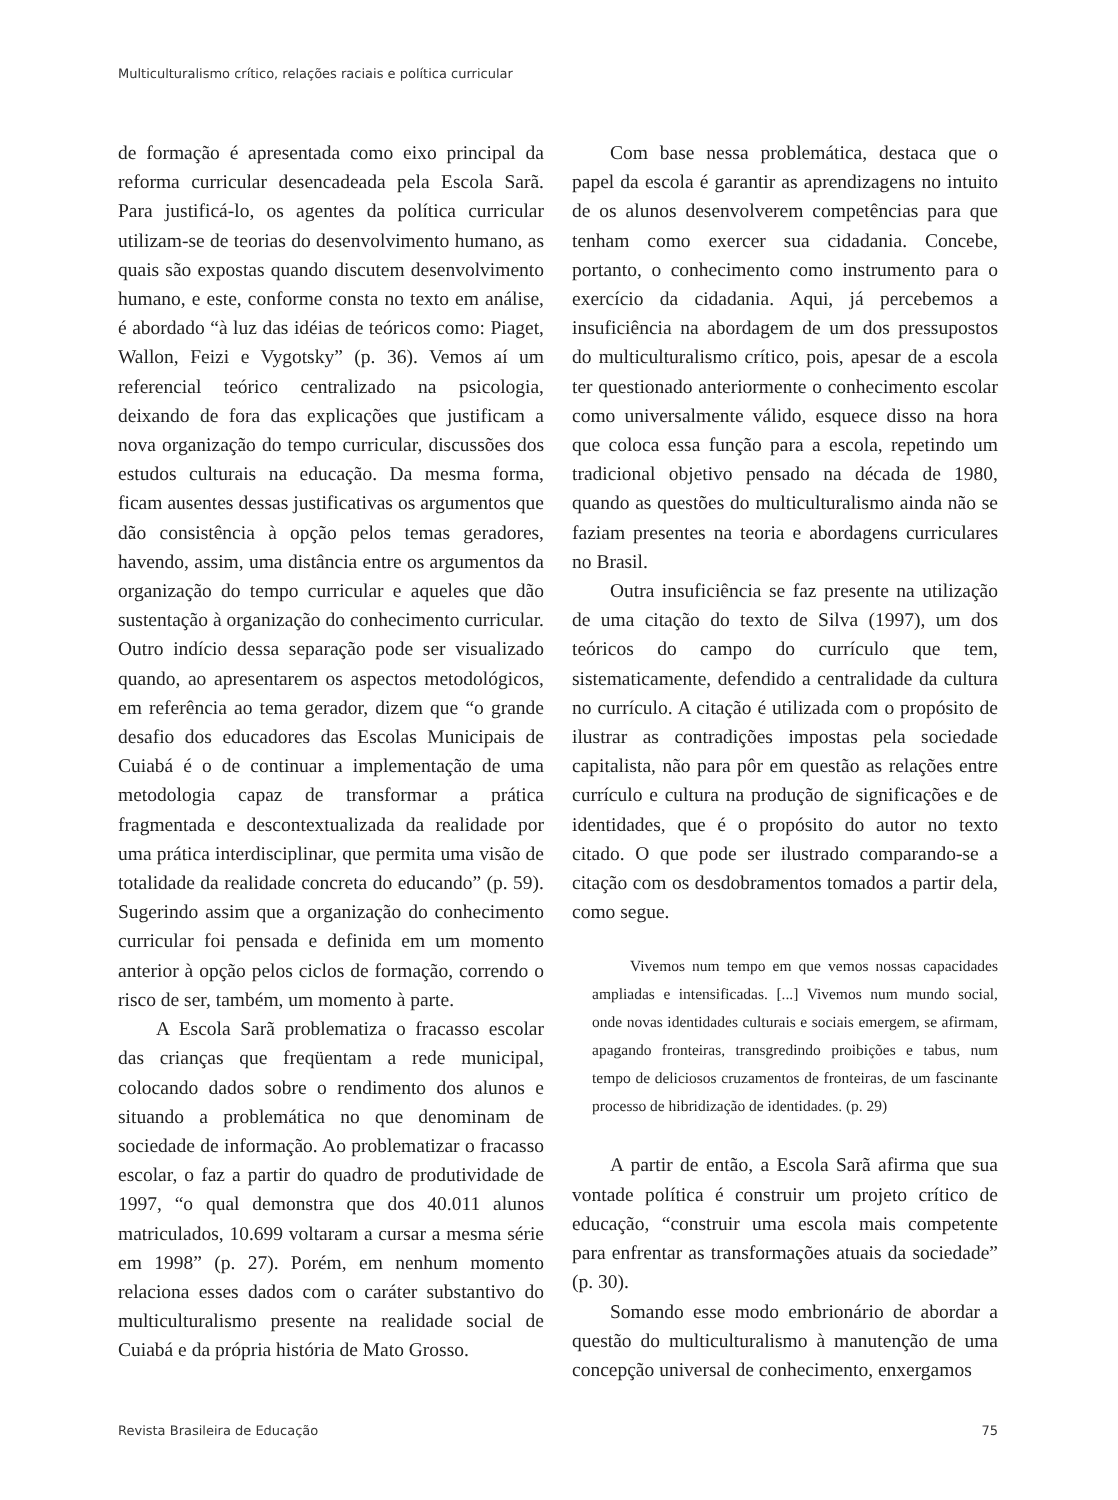Multiculturalismo crítico, relações raciais e política curricular
de formação é apresentada como eixo principal da reforma curricular desencadeada pela Escola Sarã. Para justificá-lo, os agentes da política curricular utilizam-se de teorias do desenvolvimento humano, as quais são expostas quando discutem desenvolvimento humano, e este, conforme consta no texto em análise, é abordado “à luz das idéias de teóricos como: Piaget, Wallon, Feizi e Vygotsky” (p. 36). Vemos aí um referencial teórico centralizado na psicologia, deixando de fora das explicações que justificam a nova organização do tempo curricular, discussões dos estudos culturais na educação. Da mesma forma, ficam ausentes dessas justificativas os argumentos que dão consistência à opção pelos temas geradores, havendo, assim, uma distância entre os argumentos da organização do tempo curricular e aqueles que dão sustentação à organização do conhecimento curricular. Outro indício dessa separação pode ser visualizado quando, ao apresentarem os aspectos metodológicos, em referência ao tema gerador, dizem que “o grande desafio dos educadores das Escolas Municipais de Cuiabá é o de continuar a implementação de uma metodologia capaz de transformar a prática fragmentada e descontextualizada da realidade por uma prática interdisciplinar, que permita uma visão de totalidade da realidade concreta do educando” (p. 59). Sugerindo assim que a organização do conhecimento curricular foi pensada e definida em um momento anterior à opção pelos ciclos de formação, correndo o risco de ser, também, um momento à parte.
A Escola Sarã problematiza o fracasso escolar das crianças que freqüentam a rede municipal, colocando dados sobre o rendimento dos alunos e situando a problemática no que denominam de sociedade de informação. Ao problematizar o fracasso escolar, o faz a partir do quadro de produtividade de 1997, “o qual demonstra que dos 40.011 alunos matriculados, 10.699 voltaram a cursar a mesma série em 1998” (p. 27). Porém, em nenhum momento relaciona esses dados com o caráter substantivo do multiculturalismo presente na realidade social de Cuiabá e da própria história de Mato Grosso.
Com base nessa problemática, destaca que o papel da escola é garantir as aprendizagens no intuito de os alunos desenvolverem competências para que tenham como exercer sua cidadania. Concebe, portanto, o conhecimento como instrumento para o exercício da cidadania. Aqui, já percebemos a insuficiência na abordagem de um dos pressupostos do multiculturalismo crítico, pois, apesar de a escola ter questionado anteriormente o conhecimento escolar como universalmente válido, esquece disso na hora que coloca essa função para a escola, repetindo um tradicional objetivo pensado na década de 1980, quando as questões do multiculturalismo ainda não se faziam presentes na teoria e abordagens curriculares no Brasil.
Outra insuficiência se faz presente na utilização de uma citação do texto de Silva (1997), um dos teóricos do campo do currículo que tem, sistematicamente, defendido a centralidade da cultura no currículo. A citação é utilizada com o propósito de ilustrar as contradições impostas pela sociedade capitalista, não para pôr em questão as relações entre currículo e cultura na produção de significações e de identidades, que é o propósito do autor no texto citado. O que pode ser ilustrado comparando-se a citação com os desdobramentos tomados a partir dela, como segue.
Vivemos num tempo em que vemos nossas capacidades ampliadas e intensificadas. [...] Vivemos num mundo social, onde novas identidades culturais e sociais emergem, se afirmam, apagando fronteiras, transgredindo proibições e tabus, num tempo de deliciosos cruzamentos de fronteiras, de um fascinante processo de hibridização de identidades. (p. 29)
A partir de então, a Escola Sarã afirma que sua vontade política é construir um projeto crítico de educação, “construir uma escola mais competente para enfrentar as transformações atuais da sociedade” (p. 30).
Somando esse modo embrionário de abordar a questão do multiculturalismo à manutenção de uma concepção universal de conhecimento, enxergamos
Revista Brasileira de Educação 75